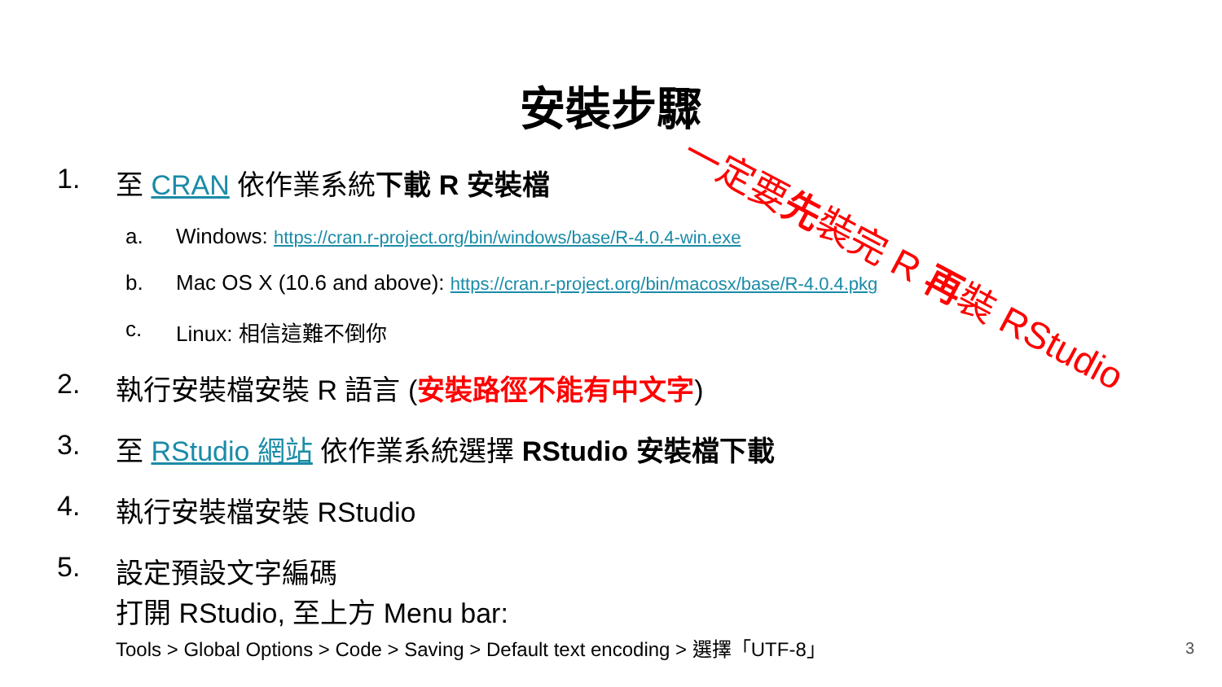安裝步驟
一定要先裝完 R 再裝 RStudio
1. 至 CRAN 依作業系統下載 R 安裝檔
a. Windows: https://cran.r-project.org/bin/windows/base/R-4.0.4-win.exe
b. Mac OS X (10.6 and above): https://cran.r-project.org/bin/macosx/base/R-4.0.4.pkg
c. Linux: 相信這難不倒你
2. 執行安裝檔安裝 R 語言 (安裝路徑不能有中文字)
3. 至 RStudio 網站 依作業系統選擇 RStudio 安裝檔下載
4. 執行安裝檔安裝 RStudio
5. 設定預設文字編碼
打開 RStudio, 至上方 Menu bar:
Tools > Global Options > Code > Saving > Default text encoding > 選擇「UTF-8」
3